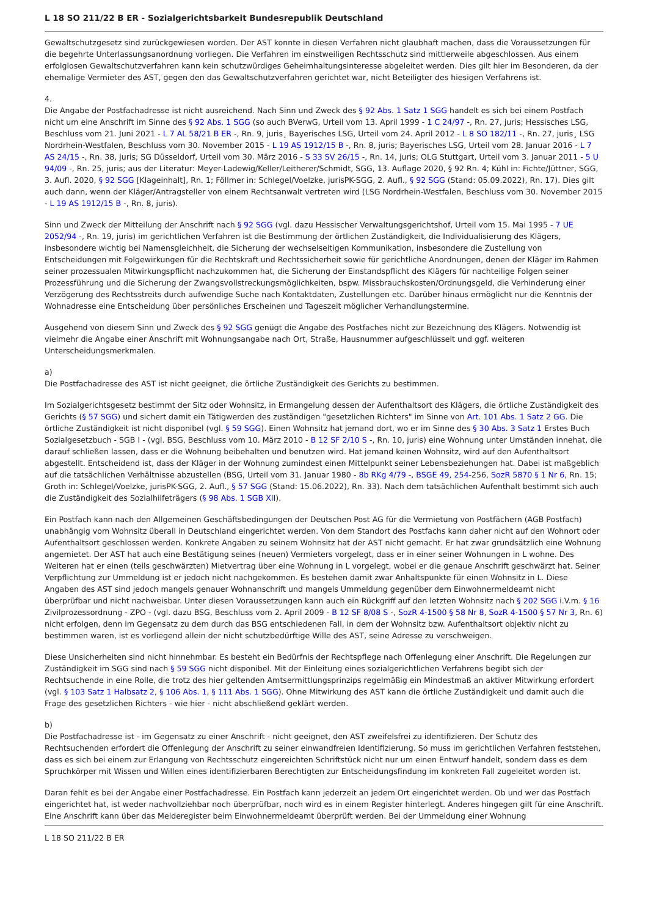L 18 SO 211/22 B ER - Sozialgerichtsbarkeit Bundesrepublik Deutschland
Gewaltschutzgesetz sind zurückgewiesen worden. Der AST konnte in diesen Verfahren nicht glaubhaft machen, dass die Voraussetzungen für die begehrte Unterlassungsanordnung vorliegen. Die Verfahren im einstweiligen Rechtsschutz sind mittlerweile abgeschlossen. Aus einem erfolglosen Gewaltschutzverfahren kann kein schutzwürdiges Geheimhaltungsinteresse abgeleitet werden. Dies gilt hier im Besonderen, da der ehemalige Vermieter des AST, gegen den das Gewaltschutzverfahren gerichtet war, nicht Beteiligter des hiesigen Verfahrens ist.
4.
Die Angabe der Postfachadresse ist nicht ausreichend. Nach Sinn und Zweck des § 92 Abs. 1 Satz 1 SGG handelt es sich bei einem Postfach nicht um eine Anschrift im Sinne des § 92 Abs. 1 SGG (so auch BVerwG, Urteil vom 13. April 1999 - 1 C 24/97 -, Rn. 27, juris; Hessisches LSG, Beschluss vom 21. Juni 2021 - L 7 AL 58/21 B ER -, Rn. 9, juris¸ Bayerisches LSG, Urteil vom 24. April 2012 - L 8 SO 182/11 -, Rn. 27, juris¸ LSG Nordrhein-Westfalen, Beschluss vom 30. November 2015 - L 19 AS 1912/15 B -, Rn. 8, juris; Bayerisches LSG, Urteil vom 28. Januar 2016 - L 7 AS 24/15 -, Rn. 38, juris; SG Düsseldorf, Urteil vom 30. März 2016 - S 33 SV 26/15 -, Rn. 14, juris; OLG Stuttgart, Urteil vom 3. Januar 2011 - 5 U 94/09 -, Rn. 25, juris; aus der Literatur: Meyer-Ladewig/Keller/Leitherer/Schmidt, SGG, 13. Auflage 2020, § 92 Rn. 4; Kühl in: Fichte/Jüttner, SGG, 3. Aufl. 2020, § 92 SGG [Klageinhalt], Rn. 1; Föllmer in: Schlegel/Voelzke, jurisPK-SGG, 2. Aufl., § 92 SGG (Stand: 05.09.2022), Rn. 17). Dies gilt auch dann, wenn der Kläger/Antragsteller von einem Rechtsanwalt vertreten wird (LSG Nordrhein-Westfalen, Beschluss vom 30. November 2015 - L 19 AS 1912/15 B -, Rn. 8, juris).
Sinn und Zweck der Mitteilung der Anschrift nach § 92 SGG (vgl. dazu Hessischer Verwaltungsgerichtshof, Urteil vom 15. Mai 1995 - 7 UE 2052/94 -, Rn. 19, juris) im gerichtlichen Verfahren ist die Bestimmung der örtlichen Zuständigkeit, die Individualisierung des Klägers, insbesondere wichtig bei Namensgleichheit, die Sicherung der wechselseitigen Kommunikation, insbesondere die Zustellung von Entscheidungen mit Folgewirkungen für die Rechtskraft und Rechtssicherheit sowie für gerichtliche Anordnungen, denen der Kläger im Rahmen seiner prozessualen Mitwirkungspflicht nachzukommen hat, die Sicherung der Einstandspflicht des Klägers für nachteilige Folgen seiner Prozessführung und die Sicherung der Zwangsvollstreckungsmöglichkeiten, bspw. Missbrauchskosten/Ordnungsgeld, die Verhinderung einer Verzögerung des Rechtsstreits durch aufwendige Suche nach Kontaktdaten, Zustellungen etc. Darüber hinaus ermöglicht nur die Kenntnis der Wohnadresse eine Entscheidung über persönliches Erscheinen und Tageszeit möglicher Verhandlungstermine.
Ausgehend von diesem Sinn und Zweck des § 92 SGG genügt die Angabe des Postfaches nicht zur Bezeichnung des Klägers. Notwendig ist vielmehr die Angabe einer Anschrift mit Wohnungsangabe nach Ort, Straße, Hausnummer aufgeschlüsselt und ggf. weiteren Unterscheidungsmerkmalen.
a)
Die Postfachadresse des AST ist nicht geeignet, die örtliche Zuständigkeit des Gerichts zu bestimmen.
Im Sozialgerichtsgesetz bestimmt der Sitz oder Wohnsitz, in Ermangelung dessen der Aufenthaltsort des Klägers, die örtliche Zuständigkeit des Gerichts (§ 57 SGG) und sichert damit ein Tätigwerden des zuständigen "gesetzlichen Richters" im Sinne von Art. 101 Abs. 1 Satz 2 GG. Die örtliche Zuständigkeit ist nicht disponibel (vgl. § 59 SGG). Einen Wohnsitz hat jemand dort, wo er im Sinne des § 30 Abs. 3 Satz 1 Erstes Buch Sozialgesetzbuch - SGB I - (vgl. BSG, Beschluss vom 10. März 2010 - B 12 SF 2/10 S -, Rn. 10, juris) eine Wohnung unter Umständen innehat, die darauf schließen lassen, dass er die Wohnung beibehalten und benutzen wird. Hat jemand keinen Wohnsitz, wird auf den Aufenthaltsort abgestellt. Entscheidend ist, dass der Kläger in der Wohnung zumindest einen Mittelpunkt seiner Lebensbeziehungen hat. Dabei ist maßgeblich auf die tatsächlichen Verhältnisse abzustellen (BSG, Urteil vom 31. Januar 1980 - 8b RKg 4/79 -, BSGE 49, 254-256, SozR 5870 § 1 Nr 6, Rn. 15; Groth in: Schlegel/Voelzke, jurisPK-SGG, 2. Aufl., § 57 SGG (Stand: 15.06.2022), Rn. 33). Nach dem tatsächlichen Aufenthalt bestimmt sich auch die Zuständigkeit des Sozialhilfeträgers (§ 98 Abs. 1 SGB XII).
Ein Postfach kann nach den Allgemeinen Geschäftsbedingungen der Deutschen Post AG für die Vermietung von Postfächern (AGB Postfach) unabhängig vom Wohnsitz überall in Deutschland eingerichtet werden. Von dem Standort des Postfachs kann daher nicht auf den Wohnort oder Aufenthaltsort geschlossen werden. Konkrete Angaben zu seinem Wohnsitz hat der AST nicht gemacht. Er hat zwar grundsätzlich eine Wohnung angemietet. Der AST hat auch eine Bestätigung seines (neuen) Vermieters vorgelegt, dass er in einer seiner Wohnungen in L wohne. Des Weiteren hat er einen (teils geschwärzten) Mietvertrag über eine Wohnung in L vorgelegt, wobei er die genaue Anschrift geschwärzt hat. Seiner Verpflichtung zur Ummeldung ist er jedoch nicht nachgekommen. Es bestehen damit zwar Anhaltspunkte für einen Wohnsitz in L. Diese Angaben des AST sind jedoch mangels genauer Wohnanschrift und mangels Ummeldung gegenüber dem Einwohnermeldeamt nicht überprüfbar und nicht nachweisbar. Unter diesen Voraussetzungen kann auch ein Rückgriff auf den letzten Wohnsitz nach § 202 SGG i.V.m. § 16 Zivilprozessordnung - ZPO - (vgl. dazu BSG, Beschluss vom 2. April 2009 - B 12 SF 8/08 S -, SozR 4-1500 § 58 Nr 8, SozR 4-1500 § 57 Nr 3, Rn. 6) nicht erfolgen, denn im Gegensatz zu dem durch das BSG entschiedenen Fall, in dem der Wohnsitz bzw. Aufenthaltsort objektiv nicht zu bestimmen waren, ist es vorliegend allein der nicht schutzbedürftige Wille des AST, seine Adresse zu verschweigen.
Diese Unsicherheiten sind nicht hinnehmbar. Es besteht ein Bedürfnis der Rechtspflege nach Offenlegung einer Anschrift. Die Regelungen zur Zuständigkeit im SGG sind nach § 59 SGG nicht disponibel. Mit der Einleitung eines sozialgerichtlichen Verfahrens begibt sich der Rechtsuchende in eine Rolle, die trotz des hier geltenden Amtsermittlungsprinzips regelmäßig ein Mindestmaß an aktiver Mitwirkung erfordert (vgl. § 103 Satz 1 Halbsatz 2, § 106 Abs. 1, § 111 Abs. 1 SGG). Ohne Mitwirkung des AST kann die örtliche Zuständigkeit und damit auch die Frage des gesetzlichen Richters - wie hier - nicht abschließend geklärt werden.
b)
Die Postfachadresse ist - im Gegensatz zu einer Anschrift - nicht geeignet, den AST zweifelsfrei zu identifizieren. Der Schutz des Rechtsuchenden erfordert die Offenlegung der Anschrift zu seiner einwandfreien Identifizierung. So muss im gerichtlichen Verfahren feststehen, dass es sich bei einem zur Erlangung von Rechtsschutz eingereichten Schriftstück nicht nur um einen Entwurf handelt, sondern dass es dem Spruchkörper mit Wissen und Willen eines identifizierbaren Berechtigten zur Entscheidungsfindung im konkreten Fall zugeleitet worden ist.
Daran fehlt es bei der Angabe einer Postfachadresse. Ein Postfach kann jederzeit an jedem Ort eingerichtet werden. Ob und wer das Postfach eingerichtet hat, ist weder nachvollziehbar noch überprüfbar, noch wird es in einem Register hinterlegt. Anderes hingegen gilt für eine Anschrift. Eine Anschrift kann über das Melderegister beim Einwohnermeldeamt überprüft werden. Bei der Ummeldung einer Wohnung
L 18 SO 211/22 B ER